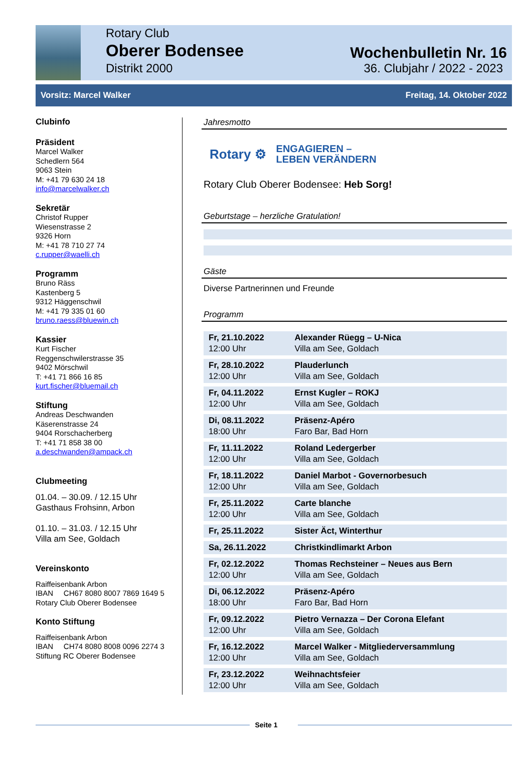Rotary Club
Oberer Bodensee
Distrikt 2000
Wochenbulletin Nr. 16
36. Clubjahr / 2022 - 2023
Vorsitz: Marcel Walker Freitag, 14. Oktober 2022
Clubinfo
Präsident
Marcel Walker
Schedlern 564
9063 Stein
M: +41 79 630 24 18
info@marcelwalker.ch
Sekretär
Christof Rupper
Wiesenstrasse 2
9326 Horn
M: +41 78 710 27 74
c.rupper@waelli.ch
Programm
Bruno Räss
Kastenberg 5
9312 Häggenschwil
M: +41 79 335 01 60
bruno.raess@bluewin.ch
Kassier
Kurt Fischer
Reggenschwilerstrasse 35
9402 Mörschwil
T: +41 71 866 16 85
kurt.fischer@bluemail.ch
Stiftung
Andreas Deschwanden
Käserenstrasse 24
9404 Rorschacherberg
T: +41 71 858 38 00
a.deschwanden@ampack.ch
Clubmeeting
01.04. – 30.09. / 12.15 Uhr
Gasthaus Frohsinn, Arbon
01.10. – 31.03. / 12.15 Uhr
Villa am See, Goldach
Vereinskonto
Raiffeisenbank Arbon
IBAN CH67 8080 8007 7869 1649 5
Rotary Club Oberer Bodensee
Konto Stiftung
Raiffeisenbank Arbon
IBAN CH74 8080 8008 0096 2274 3
Stiftung RC Oberer Bodensee
Jahresmotto
Rotary ⚙ ENGAGIEREN –
LEBEN VERÄNDERN
Rotary Club Oberer Bodensee: Heb Sorg!
Geburtstage – herzliche Gratulation!
Gäste
Diverse Partnerinnen und Freunde
Programm
| Fr, 21.10.2022 12:00 Uhr | Alexander Rüegg – U-Nica Villa am See, Goldach |
| Fr, 28.10.2022 12:00 Uhr | Plauderlunch Villa am See, Goldach |
| Fr, 04.11.2022 12:00 Uhr | Ernst Kugler – ROKJ Villa am See, Goldach |
| Di, 08.11.2022 18:00 Uhr | Präsenz-Apéro Faro Bar, Bad Horn |
| Fr, 11.11.2022 12:00 Uhr | Roland Ledergerber Villa am See, Goldach |
| Fr, 18.11.2022 12:00 Uhr | Daniel Marbot - Governorbesuch Villa am See, Goldach |
| Fr, 25.11.2022 12:00 Uhr | Carte blanche Villa am See, Goldach |
| Fr, 25.11.2022 | Sister Äct, Winterthur |
| Sa, 26.11.2022 | Christkindlimarkt Arbon |
| Fr, 02.12.2022 12:00 Uhr | Thomas Rechsteiner – Neues aus Bern Villa am See, Goldach |
| Di, 06.12.2022 18:00 Uhr | Präsenz-Apéro Faro Bar, Bad Horn |
| Fr, 09.12.2022 12:00 Uhr | Pietro Vernazza – Der Corona Elefant Villa am See, Goldach |
| Fr, 16.12.2022 12:00 Uhr | Marcel Walker - Mitgliederversammlung Villa am See, Goldach |
| Fr, 23.12.2022 12:00 Uhr | Weihnachtsfeier Villa am See, Goldach |
Seite 1